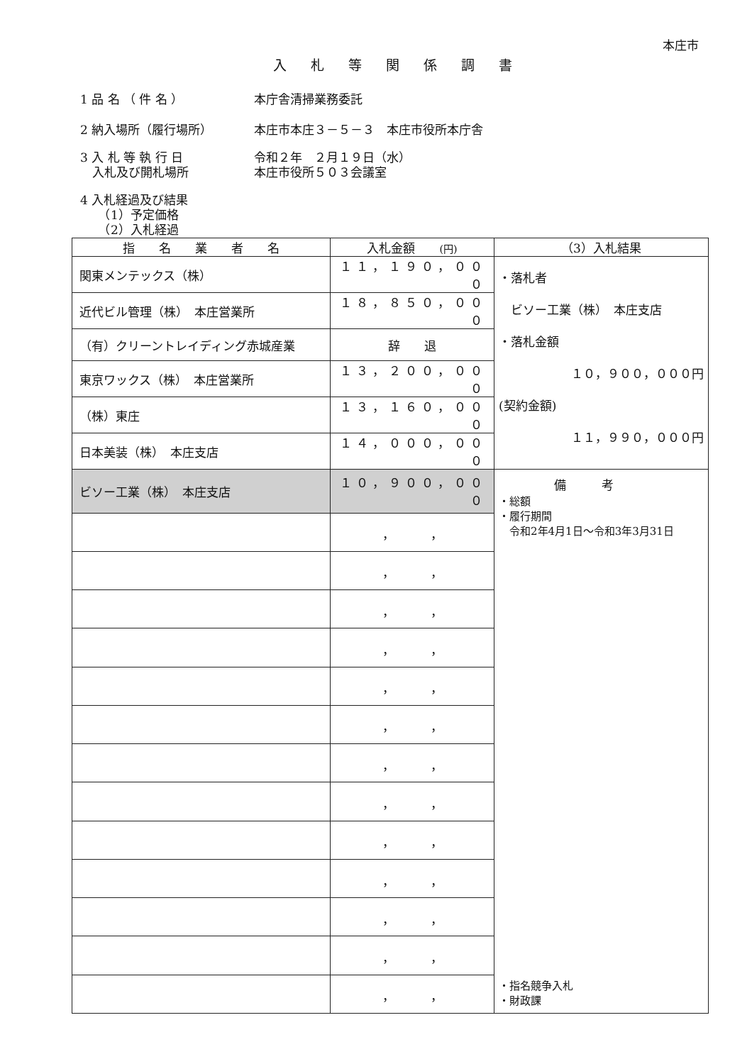本庄市
入札等関係調書
1 品 名 （ 件 名 ） 本庁舎清掃業務委託
2 納入場所（履行場所） 本庄市本庄３－５－３　本庄市役所本庁舎
3 入 札 等 執 行 日
　入札及び開札場所
令和２年　２月１９日（水）
本庄市役所５０３会議室
4 入札経過及び結果
　　（1）予定価格
　　（2）入札経過
| 指 名 業 者 名 | 入札金額 (円) | （3）入札結果 |
| --- | --- | --- |
| 関東メンテックス（株） | １１，１９０，０００ | ・落札者 ビソー工業（株） 本庄支店 ・落札金額 １０，９００，０００円 (契約金額) １１，９９０，０００円 |
| 近代ビル管理（株） 本庄営業所 | １８，８５０，０００ | |
| （有）クリーントレイディング赤城産業 | 辞 退 | |
| 東京ワックス（株） 本庄営業所 | １３，２００，０００ | |
| （株）東庄 | １３，１６０，０００ | |
| 日本美装（株） 本庄支店 | １４，０００，０００ | |
| ビソー工業（株） 本庄支店 | １０，９００，０００ | 備考 ・総額 ・履行期間 令和2年4月1日～令和3年3月31日 ・指名競争入札 ・財政課 |
| | ， ， | |
| | ， ， | |
| | ， ， | |
| | ， ， | |
| | ， ， | |
| | ， ， | |
| | ， ， | |
| | ， ， | |
| | ， ， | |
| | ， ， | |
| | ， ， | |
| | ， ， | |
| | ， ， | |